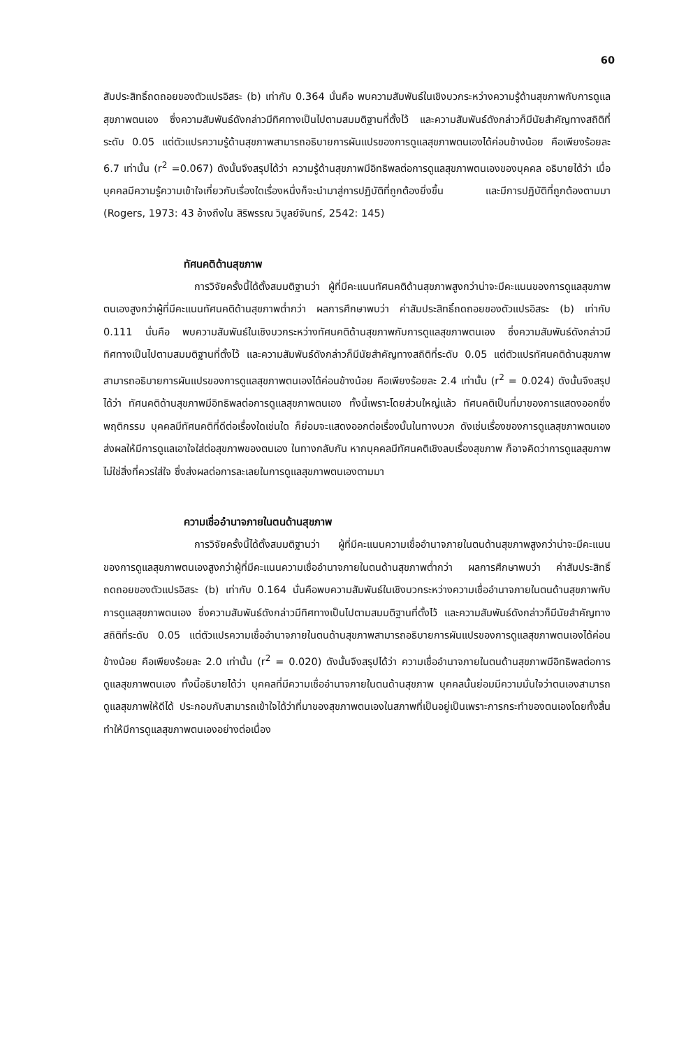60
สัมประสิทธิ์ถดถอยของตัวแปรอิสระ (b) เท่ากับ 0.364 นั่นคือ พบความสัมพันธ์ในเชิงบวกระหว่างความรู้ด้านสุขภาพกับการดูแลสุขภาพตนเอง ซึ่งความสัมพันธ์ดังกล่าวมีทิศทางเป็นไปตามสมมติฐานที่ตั้งไว้ และความสัมพันธ์ดังกล่าวก็มีนัยสำคัญทางสถิติที่ระดับ 0.05 แต่ตัวแปรความรู้ด้านสุขภาพสามารถอธิบายการผันแปรของการดูแลสุขภาพตนเองได้ค่อนข้างน้อย คือเพียงร้อยละ 6.7 เท่านั้น (r<sup>2</sup> =0.067) ดังนั้นจึงสรุปได้ว่า ความรู้ด้านสุขภาพมีอิทธิพลต่อการดูแลสุขภาพตนเองของบุคคล อธิบายได้ว่า เมื่อบุคคลมีความรู้ความเข้าใจเกี่ยวกับเรื่องใดเรื่องหนึ่งก็จะนำมาสู่การปฏิบัติที่ถูกต้องยิ่งขึ้น และมีการปฏิบัติที่ถูกต้องตามมา (Rogers, 1973: 43 อ้างถึงใน สิริพรรณ วิบูลย์จันทร์, 2542: 145)
ทัศนคติด้านสุขภาพ
การวิจัยครั้งนี้ได้ตั้งสมมติฐานว่า ผู้ที่มีคะแนนทัศนคติด้านสุขภาพสูงกว่าน่าจะมีคะแนนของการดูแลสุขภาพตนเองสูงกว่าผู้ที่มีคะแนนทัศนคติด้านสุขภาพต่ำกว่า ผลการศึกษาพบว่า ค่าสัมประสิทธิ์ถดถอยของตัวแปรอิสระ (b) เท่ากับ 0.111 นั่นคือ พบความสัมพันธ์ในเชิงบวกระหว่างทัศนคติด้านสุขภาพกับการดูแลสุขภาพตนเอง ซึ่งความสัมพันธ์ดังกล่าวมีทิศทางเป็นไปตามสมมติฐานที่ตั้งไว้ และความสัมพันธ์ดังกล่าวก็มีนัยสำคัญทางสถิติที่ระดับ 0.05 แต่ตัวแปรทัศนคติด้านสุขภาพสามารถอธิบายการผันแปรของการดูแลสุขภาพตนเองได้ค่อนข้างน้อย คือเพียงร้อยละ 2.4 เท่านั้น (r<sup>2</sup> = 0.024) ดังนั้นจึงสรุปได้ว่า ทัศนคติด้านสุขภาพมีอิทธิพลต่อการดูแลสุขภาพตนเอง ทั้งนี้เพราะโดยส่วนใหญ่แล้ว ทัศนคติเป็นที่มาของการแสดงออกซึ่งพฤติกรรม บุคคลมีทัศนคติที่ดีต่อเรื่องใดเช่นใด ก็ย่อมจะแสดงออกต่อเรื่องนั้นในทางบวก ดังเช่นเรื่องของการดูแลสุขภาพตนเอง ส่งผลให้มีการดูแลเอาใจใส่ต่อสุขภาพของตนเอง ในทางกลับกัน หากบุคคลมีทัศนคติเชิงลบเรื่องสุขภาพ ก็อาจคิดว่าการดูแลสุขภาพไม่ใช่สิ่งที่ควรใส่ใจ ซึ่งส่งผลต่อการละเลยในการดูแลสุขภาพตนเองตามมา
ความเชื่ออำนาจภายในตนด้านสุขภาพ
การวิจัยครั้งนี้ได้ตั้งสมมติฐานว่า ผู้ที่มีคะแนนความเชื่ออำนาจภายในตนด้านสุขภาพสูงกว่าน่าจะมีคะแนนของการดูแลสุขภาพตนเองสูงกว่าผู้ที่มีคะแนนความเชื่ออำนาจภายในตนด้านสุขภาพต่ำกว่า ผลการศึกษาพบว่า ค่าสัมประสิทธิ์ถดถอยของตัวแปรอิสระ (b) เท่ากับ 0.164 นั่นคือพบความสัมพันธ์ในเชิงบวกระหว่างความเชื่ออำนาจภายในตนด้านสุขภาพกับการดูแลสุขภาพตนเอง ซึ่งความสัมพันธ์ดังกล่าวมีทิศทางเป็นไปตามสมมติฐานที่ตั้งไว้ และความสัมพันธ์ดังกล่าวก็มีนัยสำคัญทางสถิติที่ระดับ 0.05 แต่ตัวแปรความเชื่ออำนาจภายในตนด้านสุขภาพสามารถอธิบายการผันแปรของการดูแลสุขภาพตนเองได้ค่อนข้างน้อย คือเพียงร้อยละ 2.0 เท่านั้น (r<sup>2</sup> = 0.020) ดังนั้นจึงสรุปได้ว่า ความเชื่ออำนาจภายในตนด้านสุขภาพมีอิทธิพลต่อการดูแลสุขภาพตนเอง ทั้งนี้อธิบายได้ว่า บุคคลที่มีความเชื่ออำนาจภายในตนด้านสุขภาพ บุคคลนั้นย่อมมีความมั่นใจว่าตนเองสามารถดูแลสุขภาพให้ดีได้ ประกอบกับสามารถเข้าใจได้ว่าที่มาของสุขภาพตนเองในสภาพที่เป็นอยู่เป็นเพราะการกระทำของตนเองโดยทั้งสิ้น ทำให้มีการดูแลสุขภาพตนเองอย่างต่อเนื่อง